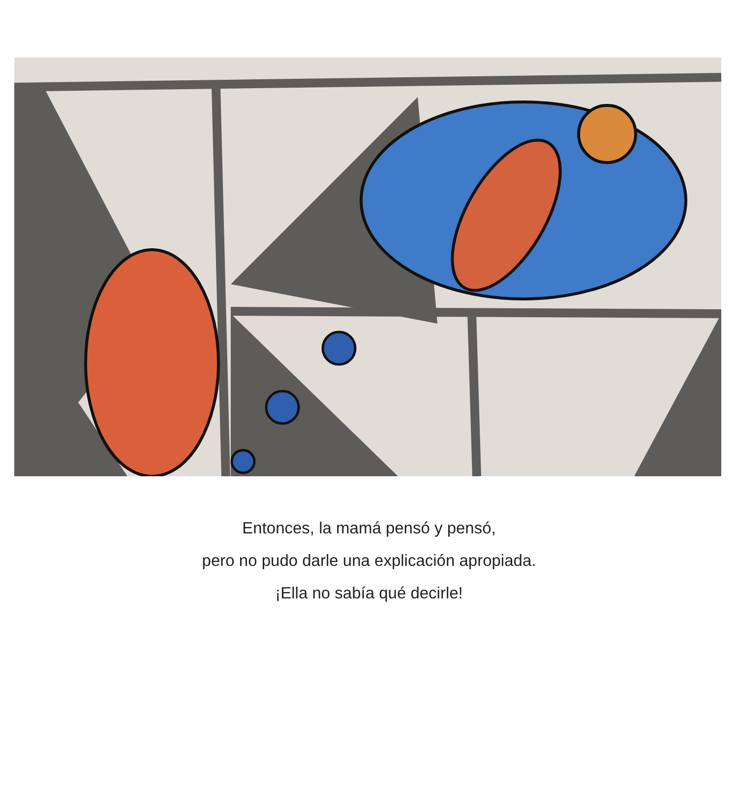Entonces, la mamá pensó y pensó,
pero no pudo darle una explicación apropiada.
¡Ella no sabía qué decirle!